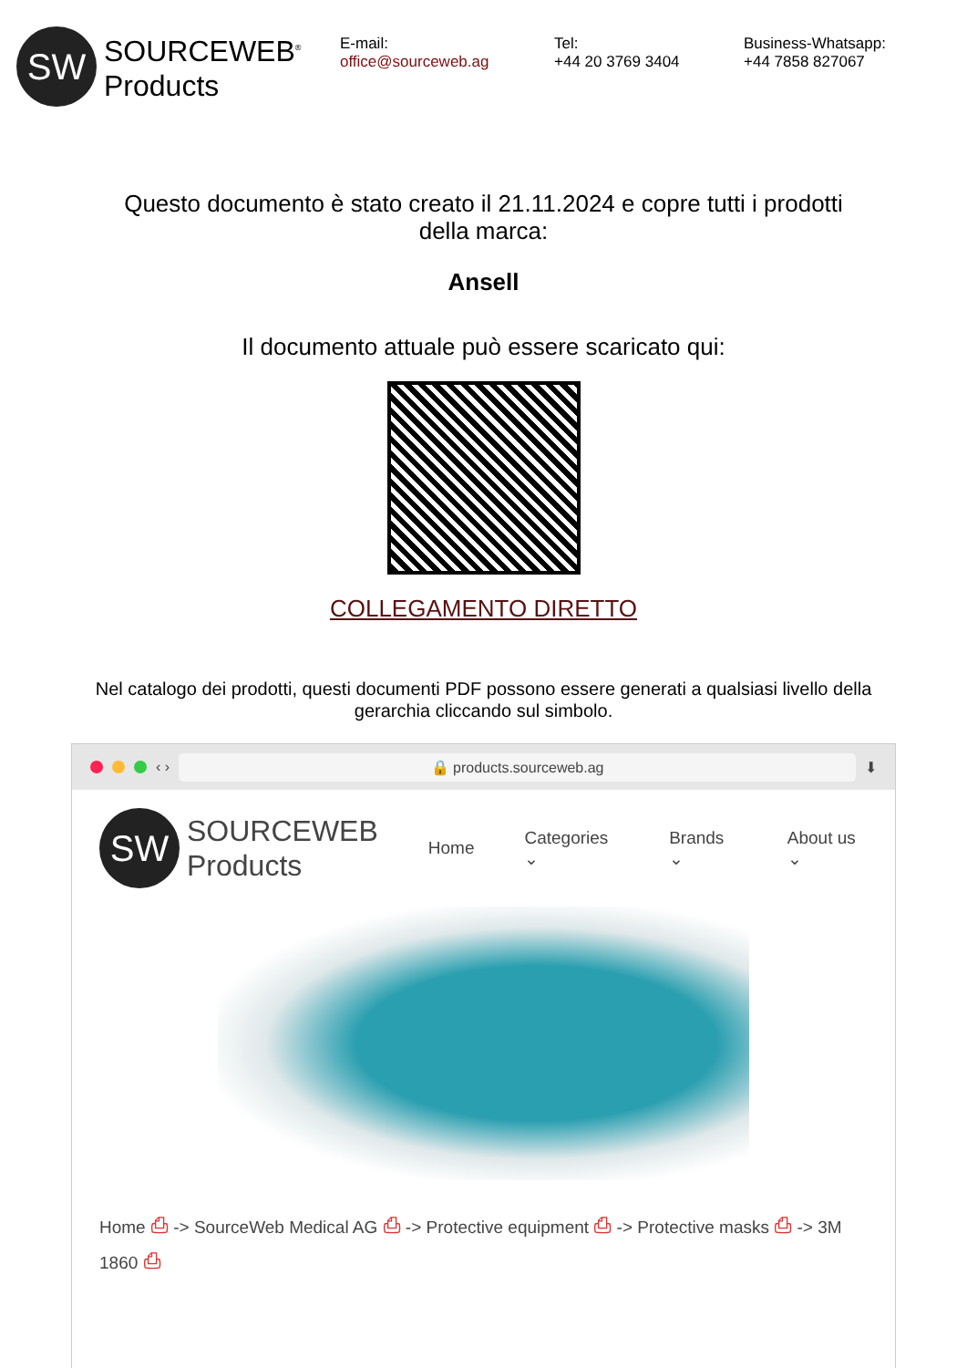SW
SOURCEWEB<sup>®</sup>
Products
E-mail:
office@sourceweb.ag
Tel:
+44 20 3769 3404
Business-Whatsapp:
+44 7858 827067
Questo documento è stato creato il 21.11.2024 e copre tutti i prodotti della marca:
Ansell
Il documento attuale può essere scaricato qui:
COLLEGAMENTO DIRETTO
Nel catalogo dei prodotti, questi documenti PDF possono essere generati a qualsiasi livello della gerarchia cliccando sul simbolo.
‹ ›
🔒 products.sourceweb.ag
⬇
SW
SOURCEWEB
Products
Home Categories ⌄ Brands ⌄ About us ⌄
Home ⎙ -> SourceWeb Medical AG ⎙ -> Protective equipment ⎙ -> Protective masks ⎙ -> 3M 1860 ⎙